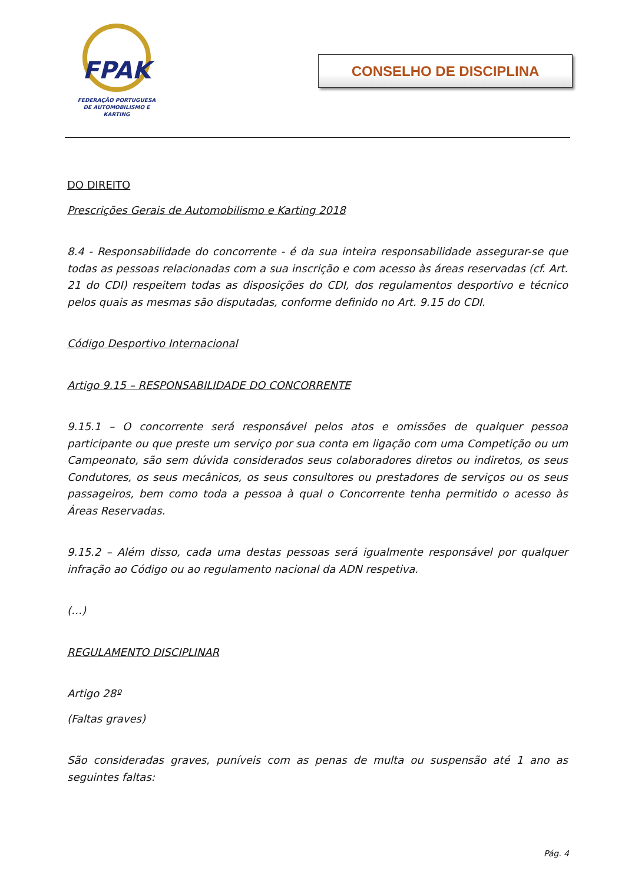FPAK
FEDERAÇÃO PORTUGUESA
DE AUTOMOBILISMO E KARTING
CONSELHO DE DISCIPLINA
DO DIREITO
Prescrições Gerais de Automobilismo e Karting 2018
8.4 - Responsabilidade do concorrente - é da sua inteira responsabilidade assegurar-se que todas as pessoas relacionadas com a sua inscrição e com acesso às áreas reservadas (cf. Art. 21 do CDI) respeitem todas as disposições do CDI, dos regulamentos desportivo e técnico pelos quais as mesmas são disputadas, conforme definido no Art. 9.15 do CDI.
Código Desportivo Internacional
Artigo 9.15 – RESPONSABILIDADE DO CONCORRENTE
9.15.1 – O concorrente será responsável pelos atos e omissões de qualquer pessoa participante ou que preste um serviço por sua conta em ligação com uma Competição ou um Campeonato, são sem dúvida considerados seus colaboradores diretos ou indiretos, os seus Condutores, os seus mecânicos, os seus consultores ou prestadores de serviços ou os seus passageiros, bem como toda a pessoa à qual o Concorrente tenha permitido o acesso às Áreas Reservadas.
9.15.2 – Além disso, cada uma destas pessoas será igualmente responsável por qualquer infração ao Código ou ao regulamento nacional da ADN respetiva.
(…)
REGULAMENTO DISCIPLINAR
Artigo 28º
(Faltas graves)
São consideradas graves, puníveis com as penas de multa ou suspensão até 1 ano as seguintes faltas:
Pág. 4